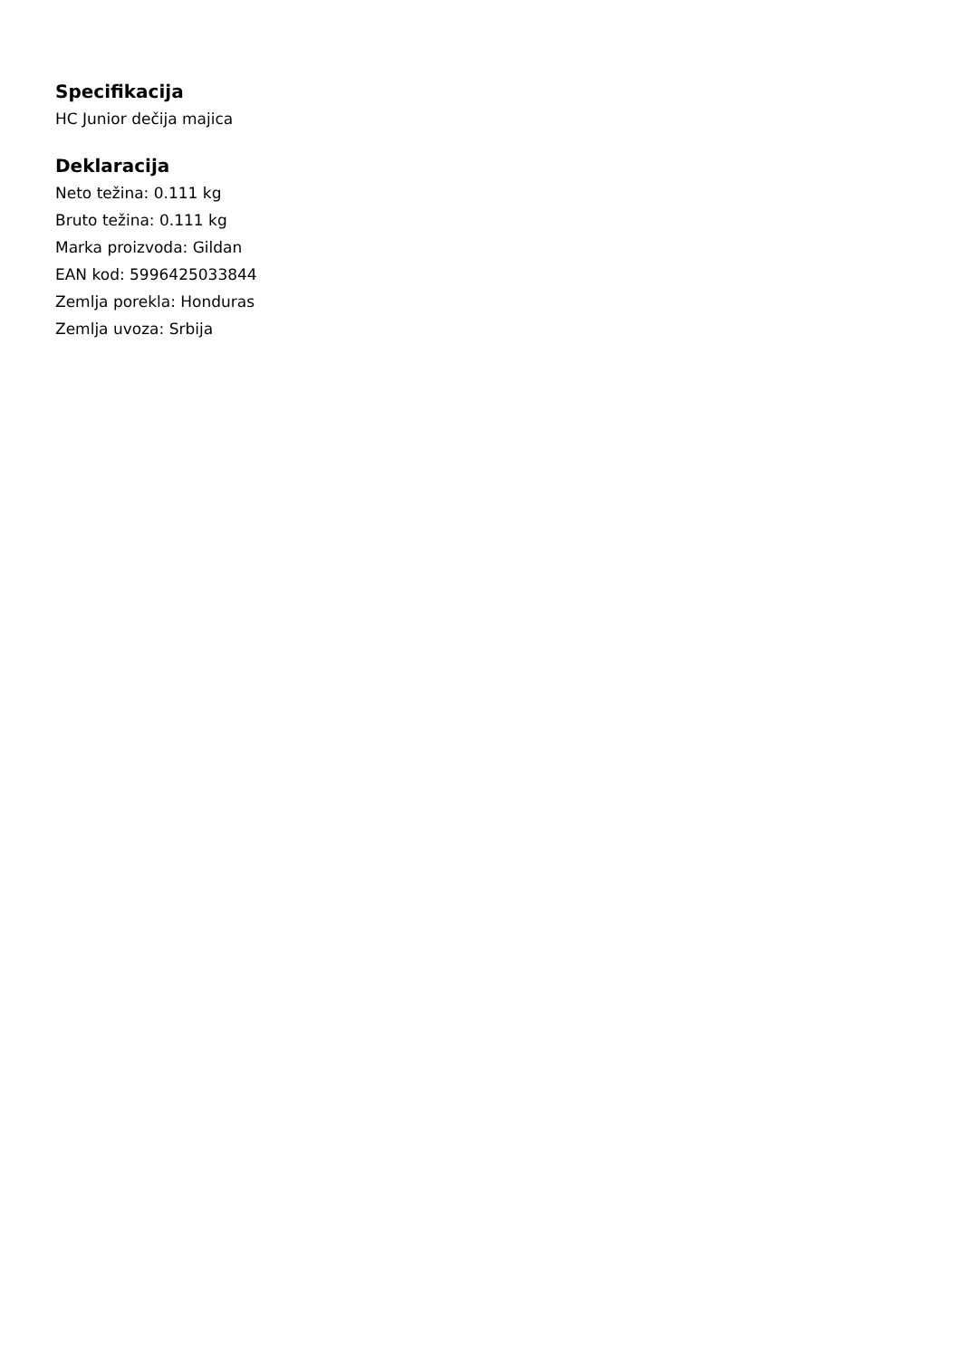Specifikacija
HC Junior dečija majica
Deklaracija
Neto težina: 0.111 kg
Bruto težina: 0.111 kg
Marka proizvoda: Gildan
EAN kod: 5996425033844
Zemlja porekla: Honduras
Zemlja uvoza: Srbija